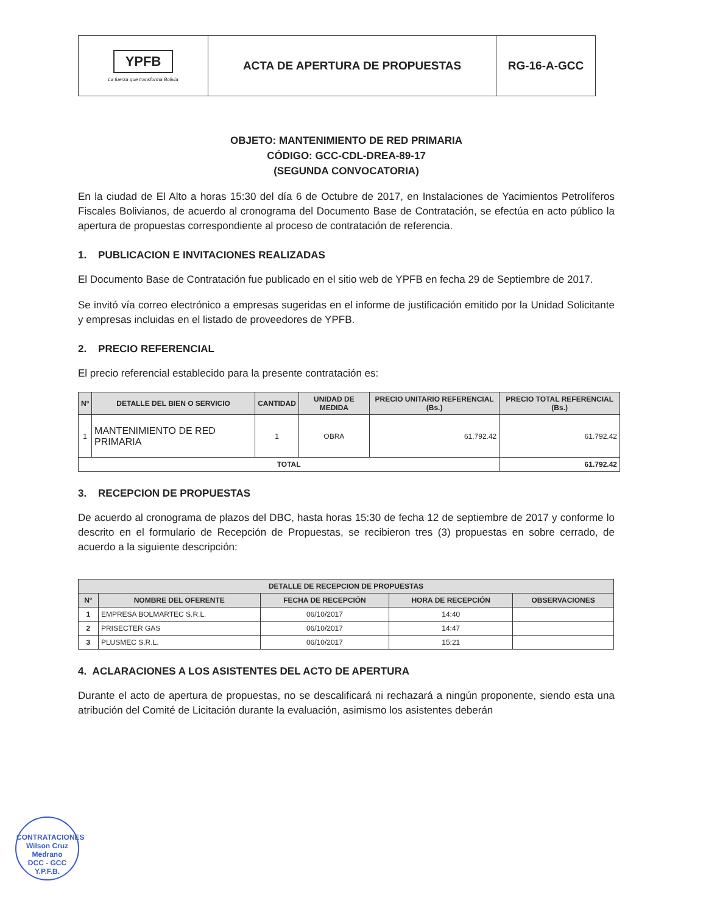| YPFB La fuerza que transforma Bolivia | ACTA DE APERTURA DE PROPUESTAS | RG-16-A-GCC |
OBJETO: MANTENIMIENTO DE RED PRIMARIA
CÓDIGO: GCC-CDL-DREA-89-17
(SEGUNDA CONVOCATORIA)
En la ciudad de El Alto a horas 15:30 del día 6 de Octubre de 2017, en Instalaciones de Yacimientos Petrolíferos Fiscales Bolivianos, de acuerdo al cronograma del Documento Base de Contratación, se efectúa en acto público la apertura de propuestas correspondiente al proceso de contratación de referencia.
1. PUBLICACION E INVITACIONES REALIZADAS
El Documento Base de Contratación fue publicado en el sitio web de YPFB en fecha 29 de Septiembre de 2017.
Se invitó vía correo electrónico a empresas sugeridas en el informe de justificación emitido por la Unidad Solicitante y empresas incluidas en el listado de proveedores de YPFB.
2. PRECIO REFERENCIAL
El precio referencial establecido para la presente contratación es:
| Nº | DETALLE DEL BIEN O SERVICIO | CANTIDAD | UNIDAD DE MEDIDA | PRECIO UNITARIO REFERENCIAL (Bs.) | PRECIO TOTAL REFERENCIAL (Bs.) |
| --- | --- | --- | --- | --- | --- |
| 1 | MANTENIMIENTO DE RED PRIMARIA | 1 | OBRA | 61.792.42 | 61.792.42 |
| TOTAL | | | | | 61.792.42 |
3. RECEPCION DE PROPUESTAS
De acuerdo al cronograma de plazos del DBC, hasta horas 15:30 de fecha 12 de septiembre de 2017 y conforme lo descrito en el formulario de Recepción de Propuestas, se recibieron tres (3) propuestas en sobre cerrado, de acuerdo a la siguiente descripción:
| DETALLE DE RECEPCION DE PROPUESTAS | | | | |
| --- | --- | --- | --- | --- |
| N° | NOMBRE DEL OFERENTE | FECHA DE RECEPCIÓN | HORA DE RECEPCIÓN | OBSERVACIONES |
| 1 | EMPRESA BOLMARTEC S.R.L. | 06/10/2017 | 14:40 | |
| 2 | PRISECTER GAS | 06/10/2017 | 14:47 | |
| 3 | PLUSMEC S.R.L. | 06/10/2017 | 15:21 | |
4. ACLARACIONES A LOS ASISTENTES DEL ACTO DE APERTURA
Durante el acto de apertura de propuestas, no se descalificará ni rechazará a ningún proponente, siendo esta una atribución del Comité de Licitación durante la evaluación, asimismo los asistentes deberán
CONTRATACIONES
Wilson Cruz Medrano
DCC - GCC
Y.P.F.B.